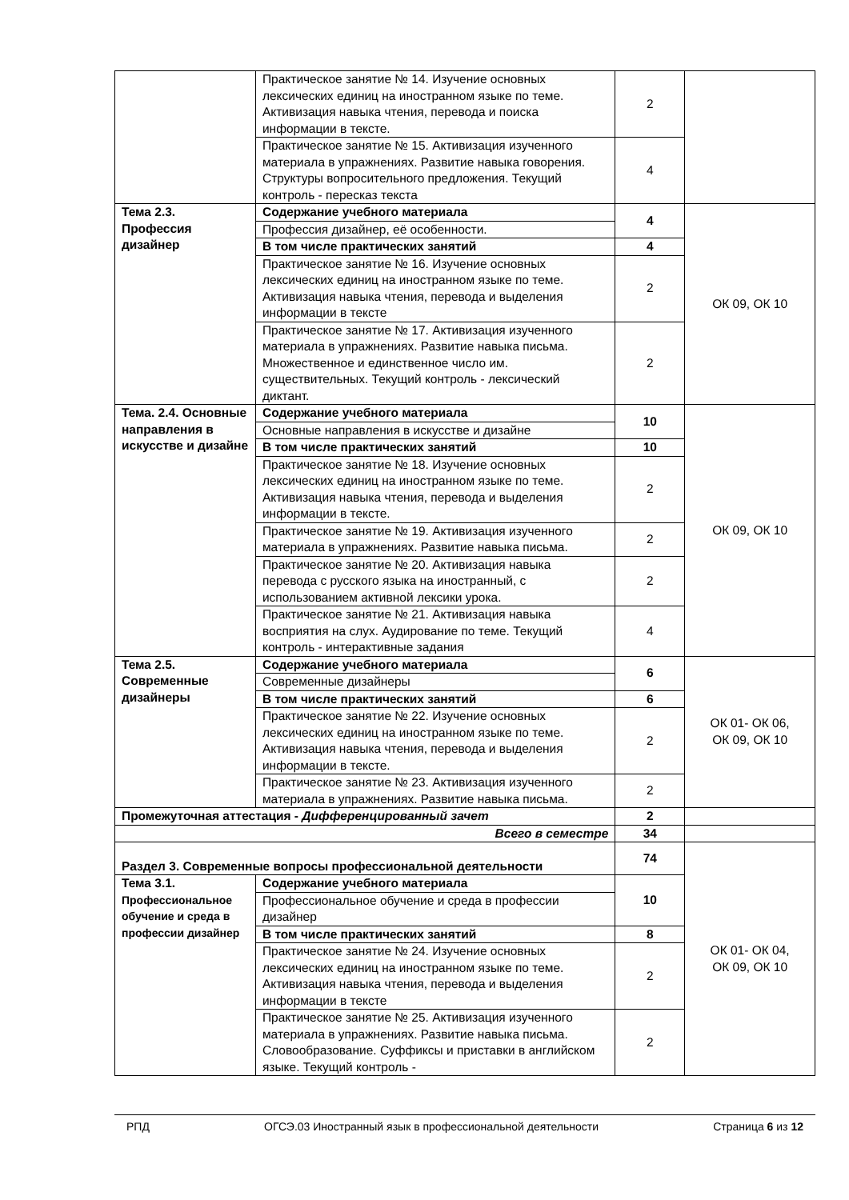| | Практическое занятие № 14. Изучение основных лексических единиц на иностранном языке по теме. Активизация навыка чтения, перевода и поиска информации в тексте. | 2 | |
| | Практическое занятие № 15. Активизация изученного материала в упражнениях. Развитие навыка говорения. Структуры вопросительного предложения. Текущий контроль - пересказ текста | 4 | |
| Тема 2.3. Профессия дизайнер | Содержание учебного материала | 4 | ОК 09, ОК 10 |
| | Профессия дизайнер, её особенности. | | |
| | В том числе практических занятий | 4 | |
| | Практическое занятие № 16. Изучение основных лексических единиц на иностранном языке по теме. Активизация навыка чтения, перевода и выделения информации в тексте | 2 | |
| | Практическое занятие № 17. Активизация изученного материала в упражнениях. Развитие навыка письма. Множественное и единственное число им. существительных. Текущий контроль - лексический диктант. | 2 | |
| Тема. 2.4. Основные направления в искусстве и дизайне | Содержание учебного материала | 10 | ОК 09, ОК 10 |
| | Основные направления в искусстве и дизайне | | |
| | В том числе практических занятий | 10 | |
| | Практическое занятие № 18. Изучение основных лексических единиц на иностранном языке по теме. Активизация навыка чтения, перевода и выделения информации в тексте. | 2 | |
| | Практическое занятие № 19. Активизация изученного материала в упражнениях. Развитие навыка письма. | 2 | |
| | Практическое занятие № 20. Активизация навыка перевода с русского языка на иностранный, с использованием активной лексики урока. | 2 | |
| | Практическое занятие № 21. Активизация навыка восприятия на слух. Аудирование по теме. Текущий контроль - интерактивные задания | 4 | |
| Тема 2.5. Современные дизайнеры | Содержание учебного материала | 6 | ОК 01- ОК 06, ОК 09, ОК 10 |
| | Современные дизайнеры | | |
| | В том числе практических занятий | 6 | |
| | Практическое занятие № 22. Изучение основных лексических единиц на иностранном языке по теме. Активизация навыка чтения, перевода и выделения информации в тексте. | 2 | |
| | Практическое занятие № 23. Активизация изученного материала в упражнениях. Развитие навыка письма. | 2 | |
| Промежуточная аттестация - Дифференцированный зачет | | 2 | |
| Всего в семестре | | 34 | |
| Раздел 3. Современные вопросы профессиональной деятельности | | 74 | ОК 01- ОК 04, ОК 09, ОК 10 |
| Тема 3.1. Профессиональное обучение и среда в профессии дизайнер | Содержание учебного материала | 10 | |
| | Профессиональное обучение и среда в профессии дизайнер | | |
| | В том числе практических занятий | 8 | |
| | Практическое занятие № 24. Изучение основных лексических единиц на иностранном языке по теме. Активизация навыка чтения, перевода и выделения информации в тексте | 2 | |
| | Практическое занятие № 25. Активизация изученного материала в упражнениях. Развитие навыка письма. Словообразование. Суффиксы и приставки в английском языке. Текущий контроль - | 2 | |
РПД ОГСЭ.03 Иностранный язык в профессиональной деятельности Страница 6 из 12